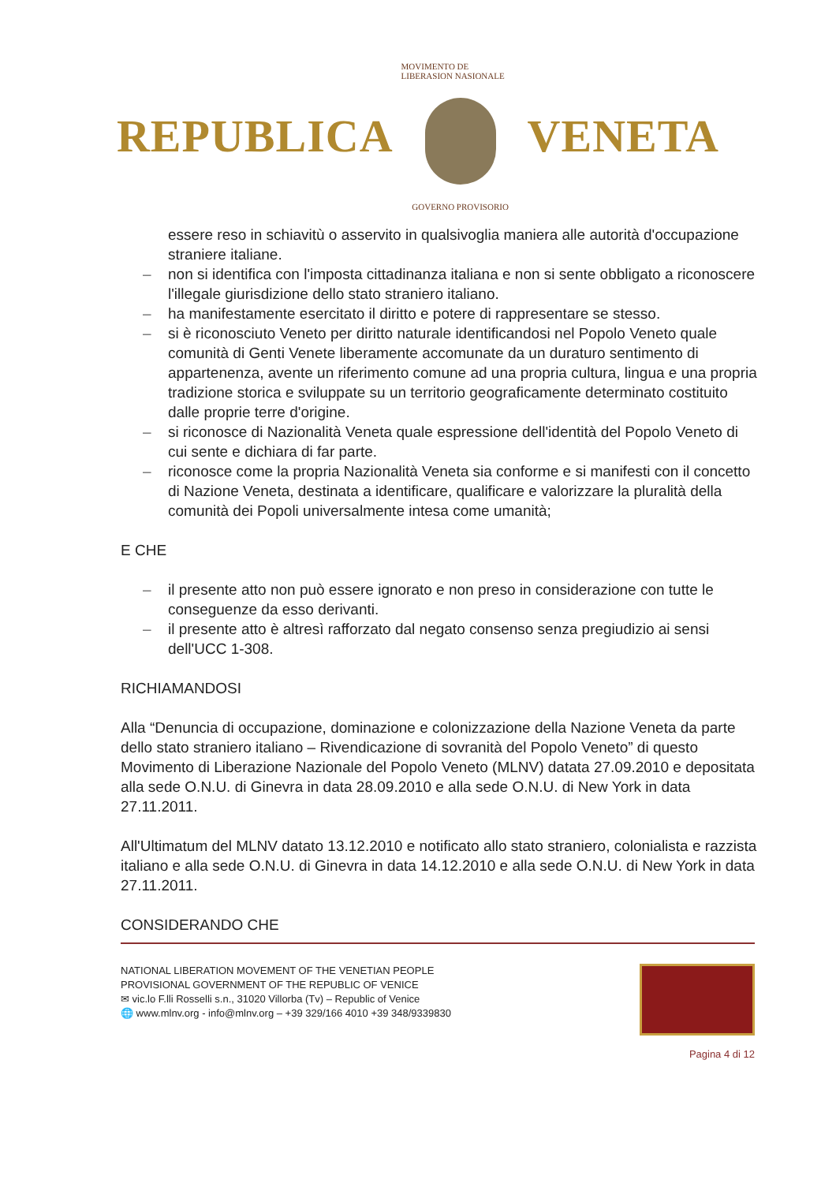REPUBLICA
MOVIMENTO DE LIBERASION NASIONALE
GOVERNO PROVISORIO
VENETA
essere reso in schiavitù o asservito in qualsivoglia maniera alle autorità d'occupazione straniere italiane.
– non si identifica con l'imposta cittadinanza italiana e non si sente obbligato a riconoscere l'illegale giurisdizione dello stato straniero italiano.
– ha manifestamente esercitato il diritto e potere di rappresentare se stesso.
– si è riconosciuto Veneto per diritto naturale identificandosi nel Popolo Veneto quale comunità di Genti Venete liberamente accomunate da un duraturo sentimento di appartenenza, avente un riferimento comune ad una propria cultura, lingua e una propria tradizione storica e sviluppate su un territorio geograficamente determinato costituito dalle proprie terre d'origine.
– si riconosce di Nazionalità Veneta quale espressione dell'identità del Popolo Veneto di cui sente e dichiara di far parte.
– riconosce come la propria Nazionalità Veneta sia conforme e si manifesti con il concetto di Nazione Veneta, destinata a identificare, qualificare e valorizzare la pluralità della comunità dei Popoli universalmente intesa come umanità;
E CHE
– il presente atto non può essere ignorato e non preso in considerazione con tutte le conseguenze da esso derivanti.
– il presente atto è altresì rafforzato dal negato consenso senza pregiudizio ai sensi dell'UCC 1-308.
RICHIAMANDOSI
Alla “Denuncia di occupazione, dominazione e colonizzazione della Nazione Veneta da parte dello stato straniero italiano – Rivendicazione di sovranità del Popolo Veneto” di questo Movimento di Liberazione Nazionale del Popolo Veneto (MLNV) datata 27.09.2010 e depositata alla sede O.N.U. di Ginevra in data 28.09.2010 e alla sede O.N.U. di New York in data 27.11.2011.
All'Ultimatum del MLNV datato 13.12.2010 e notificato allo stato straniero, colonialista e razzista italiano e alla sede O.N.U. di Ginevra in data 14.12.2010 e alla sede O.N.U. di New York in data 27.11.2011.
CONSIDERANDO CHE
NATIONAL LIBERATION MOVEMENT OF THE VENETIAN PEOPLE
PROVISIONAL GOVERNMENT OF THE REPUBLIC OF VENICE
✉ vic.lo F.lli Rosselli s.n., 31020 Villorba (Tv) – Republic of Venice
🌐 www.mlnv.org - info@mlnv.org – +39 329/166 4010 +39 348/9339830
Pagina 4 di 12